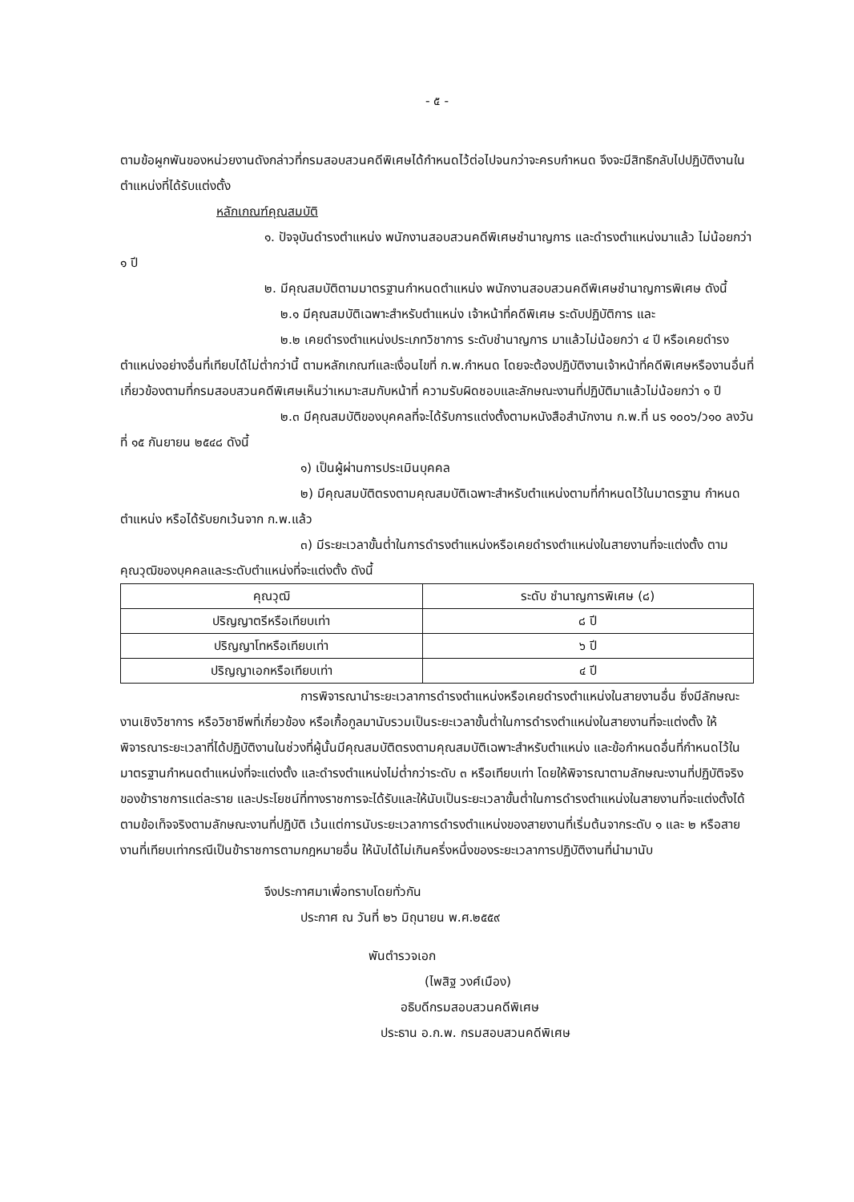- ๕ -
ตามข้อผูกพันของหน่วยงานดังกล่าวที่กรมสอบสวนคดีพิเศษได้กำหนดไว้ต่อไปจนกว่าจะครบกำหนด จึงจะมีสิทธิกลับไปปฏิบัติงานในตำแหน่งที่ได้รับแต่งตั้ง
หลักเกณฑ์คุณสมบัติ
๑. ปัจจุบันดำรงตำแหน่ง พนักงานสอบสวนคดีพิเศษชำนาญการ และดำรงตำแหน่งมาแล้ว ไม่น้อยกว่า ๑ ปี
๒. มีคุณสมบัติตามมาตรฐานกำหนดตำแหน่ง พนักงานสอบสวนคดีพิเศษชำนาญการพิเศษ ดังนี้
๒.๑ มีคุณสมบัติเฉพาะสำหรับตำแหน่ง เจ้าหน้าที่คดีพิเศษ ระดับปฏิบัติการ และ
๒.๒ เคยดำรงตำแหน่งประเภทวิชาการ ระดับชำนาญการ มาแล้วไม่น้อยกว่า ๔ ปี หรือเคยดำรงตำแหน่งอย่างอื่นที่เทียบได้ไม่ต่ำกว่านี้ ตามหลักเกณฑ์และเงื่อนไขที่ ก.พ.กำหนด โดยจะต้องปฏิบัติงานเจ้าหน้าที่คดีพิเศษหรืองานอื่นที่เกี่ยวข้องตามที่กรมสอบสวนคดีพิเศษเห็นว่าเหมาะสมกับหน้าที่ ความรับผิดชอบและลักษณะงานที่ปฏิบัติมาแล้วไม่น้อยกว่า ๑ ปี
๒.๓ มีคุณสมบัติของบุคคลที่จะได้รับการแต่งตั้งตามหนังสือสำนักงาน ก.พ.ที่ นร ๑๐๐๖/ว๑๐ ลงวันที่ ๑๕ กันยายน ๒๕๔๘ ดังนี้
๑) เป็นผู้ผ่านการประเมินบุคคล
๒) มีคุณสมบัติตรงตามคุณสมบัติเฉพาะสำหรับตำแหน่งตามที่กำหนดไว้ในมาตรฐาน กำหนดตำแหน่ง หรือได้รับยกเว้นจาก ก.พ.แล้ว
๓) มีระยะเวลาขั้นต่ำในการดำรงตำแหน่งหรือเคยดำรงตำแหน่งในสายงานที่จะแต่งตั้ง ตามคุณวุฒิของบุคคลและระดับตำแหน่งที่จะแต่งตั้ง ดังนี้
| คุณวุฒิ | ระดับ ชำนาญการพิเศษ (๘) |
| --- | --- |
| ปริญญาตรีหรือเทียบเท่า | ๘ ปี |
| ปริญญาโทหรือเทียบเท่า | ๖ ปี |
| ปริญญาเอกหรือเทียบเท่า | ๔ ปี |
การพิจารณานำระยะเวลาการดำรงตำแหน่งหรือเคยดำรงตำแหน่งในสายงานอื่น ซึ่งมีลักษณะงานเชิงวิชาการ หรือวิชาชีพที่เกี่ยวข้อง หรือเกื้อกูลมานับรวมเป็นระยะเวลาขั้นต่ำในการดำรงตำแหน่งในสายงานที่จะแต่งตั้ง ให้พิจารณาระยะเวลาที่ได้ปฏิบัติงานในช่วงที่ผู้นั้นมีคุณสมบัติตรงตามคุณสมบัติเฉพาะสำหรับตำแหน่ง และข้อกำหนดอื่นที่กำหนดไว้ในมาตรฐานกำหนดตำแหน่งที่จะแต่งตั้ง และดำรงตำแหน่งไม่ต่ำกว่าระดับ ๓ หรือเทียบเท่า โดยให้พิจารณาตามลักษณะงานที่ปฏิบัติจริงของข้าราชการแต่ละราย และประโยชน์ที่ทางราชการจะได้รับและให้นับเป็นระยะเวลาขั้นต่ำในการดำรงตำแหน่งในสายงานที่จะแต่งตั้งได้ตามข้อเท็จจริงตามลักษณะงานที่ปฏิบัติ เว้นแต่การนับระยะเวลาการดำรงตำแหน่งของสายงานที่เริ่มต้นจากระดับ ๑ และ ๒ หรือสายงานที่เทียบเท่ากรณีเป็นข้าราชการตามกฎหมายอื่น ให้นับได้ไม่เกินครึ่งหนึ่งของระยะเวลาการปฏิบัติงานที่นำมานับ
จึงประกาศมาเพื่อทราบโดยทั่วกัน
ประกาศ ณ วันที่ ๒๖ มิถุนายน พ.ศ.๒๕๕๙
พันตำรวจเอก
(ไพสิฐ วงศ์เมือง)
อธิบดีกรมสอบสวนคดีพิเศษ
ประธาน อ.ก.พ. กรมสอบสวนคดีพิเศษ